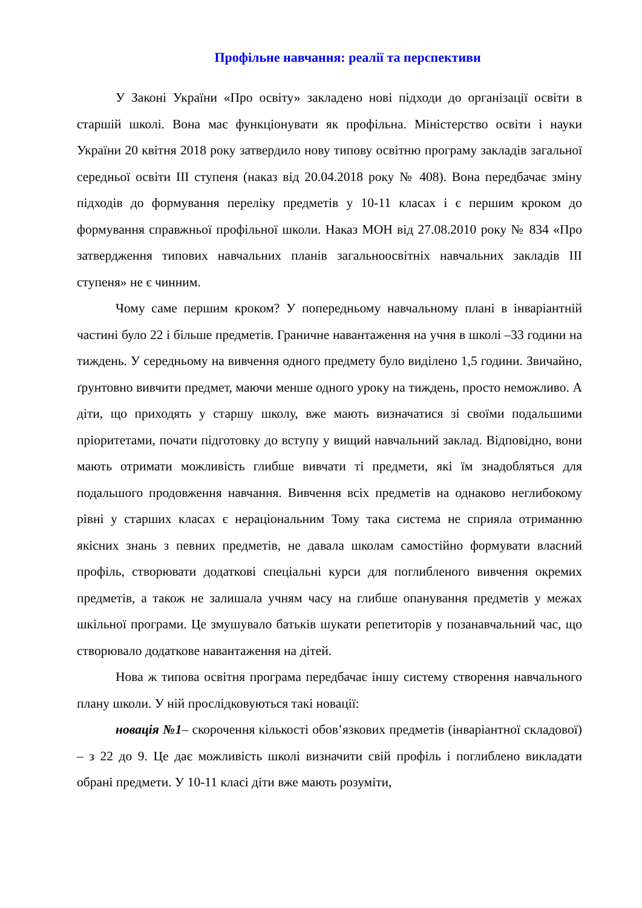Профільне навчання: реалії та перспективи
У Законі України «Про освіту» закладено нові підходи до організації освіти в старшій школі. Вона має функціонувати як профільна. Міністерство освіти і науки України 20 квітня 2018 року затвердило нову типову освітню програму закладів загальної середньої освіти ІІІ ступеня (наказ від 20.04.2018 року № 408). Вона передбачає зміну підходів до формування переліку предметів у 10-11 класах і є першим кроком до формування справжньої профільної школи. Наказ МОН від 27.08.2010 року № 834 «Про затвердження типових навчальних планів загальноосвітніх навчальних закладів ІІІ ступеня» не є чинним.
Чому саме першим кроком? У попередньому навчальному плані в інваріантній частині було 22 і більше предметів. Граничне навантаження на учня в школі –33 години на тиждень. У середньому на вивчення одного предмету було виділено 1,5 години. Звичайно, ґрунтовно вивчити предмет, маючи менше одного уроку на тиждень, просто неможливо. А діти, що приходять у старшу школу, вже мають визначатися зі своїми подальшими пріоритетами, почати підготовку до вступу у вищий навчальний заклад. Відповідно, вони мають отримати можливість глибше вивчати ті предмети, які їм знадобляться для подальшого продовження навчання. Вивчення всіх предметів на однаково неглибокому рівні у старших класах є нераціональним Тому така система не сприяла отриманню якісних знань з певних предметів, не давала школам самостійно формувати власний профіль, створювати додаткові спеціальні курси для поглибленого вивчення окремих предметів, а також не залишала учням часу на глибше опанування предметів у межах шкільної програми. Це змушувало батьків шукати репетиторів у позанавчальний час, що створювало додаткове навантаження на дітей.
Нова ж типова освітня програма передбачає іншу систему створення навчального плану школи. У ній прослідковуються такі новації:
новація №1– скорочення кількості обов’язкових предметів (інваріантної складової) – з 22 до 9. Це дає можливість школі визначити свій профіль і поглиблено викладати обрані предмети. У 10-11 класі діти вже мають розуміти,